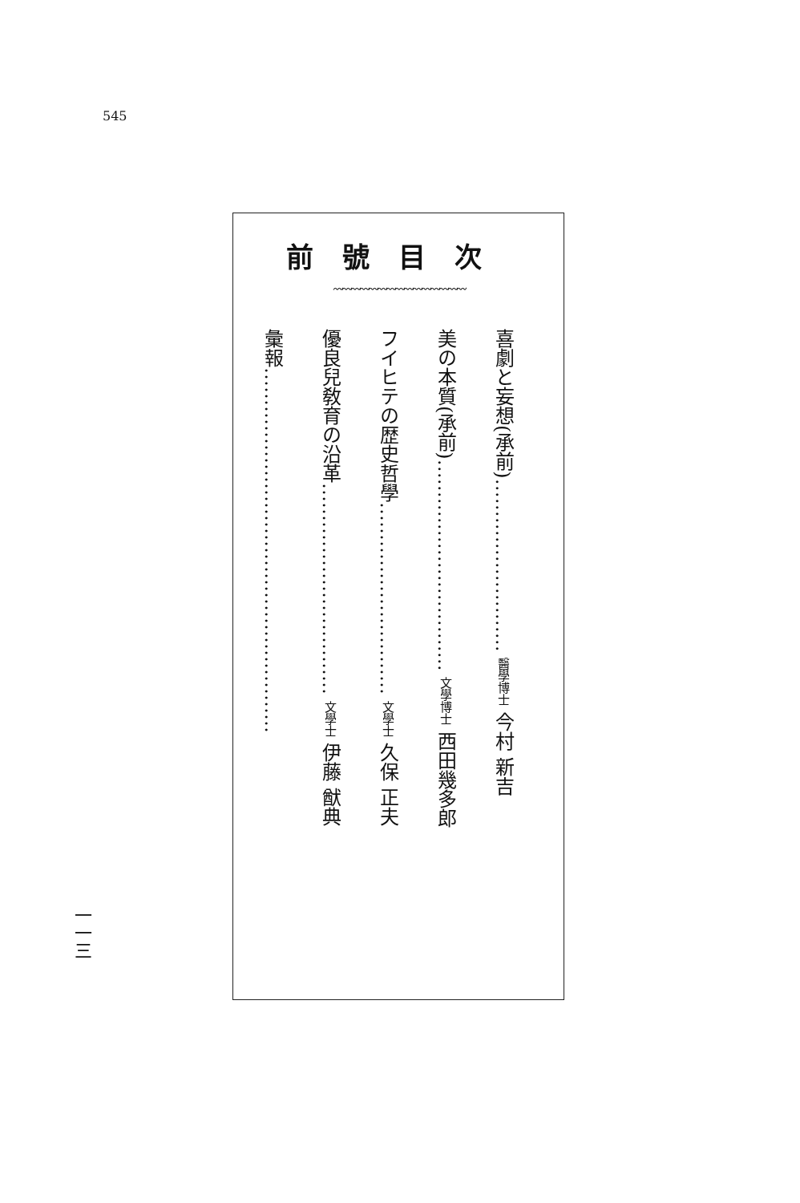545
前號目次
〰〰〰〰〰〰〰〰〰〰〰〰〰〰〰
喜劇と妄想(承前)……………………… 醫學博士 今村 新吉
美の本質(承前)…………………………… 文學博士 西田幾多郎
フイヒテの歴史哲學………………………… 文學士 久保 正夫
優良兒敎育の沿革…………………………… 文學士 伊藤 猷典
彙報…………………………………………………
一一三